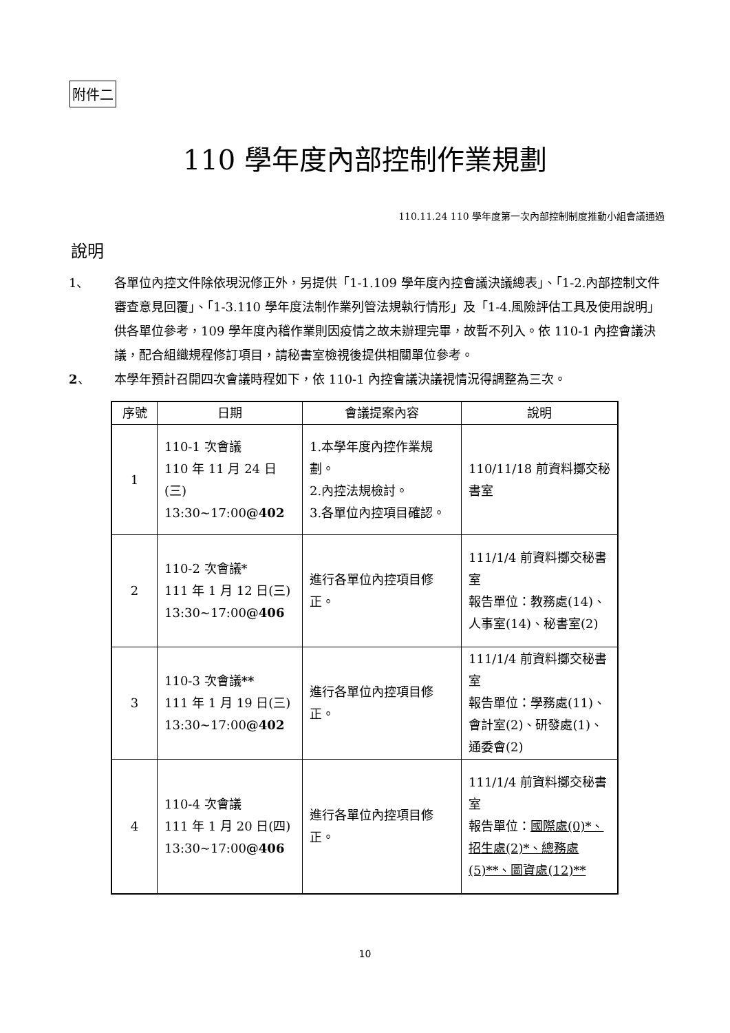附件二
110 學年度內部控制作業規劃
110.11.24 110 學年度第一次內部控制制度推動小組會議通過
說明
1、 各單位內控文件除依現況修正外，另提供「1-1.109 學年度內控會議決議總表」、「1-2.內部控制文件審查意見回覆」、「1-3.110 學年度法制作業列管法規執行情形」及「1-4.風險評估工具及使用說明」供各單位參考，109 學年度內稽作業則因疫情之故未辦理完畢，故暫不列入。依 110-1 內控會議決議，配合組織規程修訂項目，請秘書室檢視後提供相關單位參考。
2、 本學年預計召開四次會議時程如下，依 110-1 內控會議決議視情況得調整為三次。
| 序號 | 日期 | 會議提案內容 | 說明 |
| --- | --- | --- | --- |
| 1 | 110-1 次會議 110 年 11 月 24 日(三) 13:30~17:00 @402 | 1.本學年度內控作業規劃。 2.內控法規檢討。 3.各單位內控項目確認。 | 110/11/18 前資料擲交秘書室 |
| 2 | 110-2 次會議* 111 年 1 月 12 日(三) 13:30~17:00 @406 | 進行各單位內控項目修正。 | 111/1/4 前資料擲交秘書室 報告單位：教務處(14)、人事室(14)、秘書室(2) |
| 3 | 110-3 次會議 ** 111 年 1 月 19 日(三) 13:30~17:00 @402 | 進行各單位內控項目修正。 | 111/1/4 前資料擲交秘書室 報告單位：學務處(11)、會計室(2)、研發處(1)、通委會(2) |
| 4 | 110-4 次會議 111 年 1 月 20 日(四) 13:30~17:00 @406 | 進行各單位內控項目修正。 | 111/1/4 前資料擲交秘書室 報告單位： 國際處(0)*、招生處(2)*、總務處(5)**、圖資處(12)** |
10